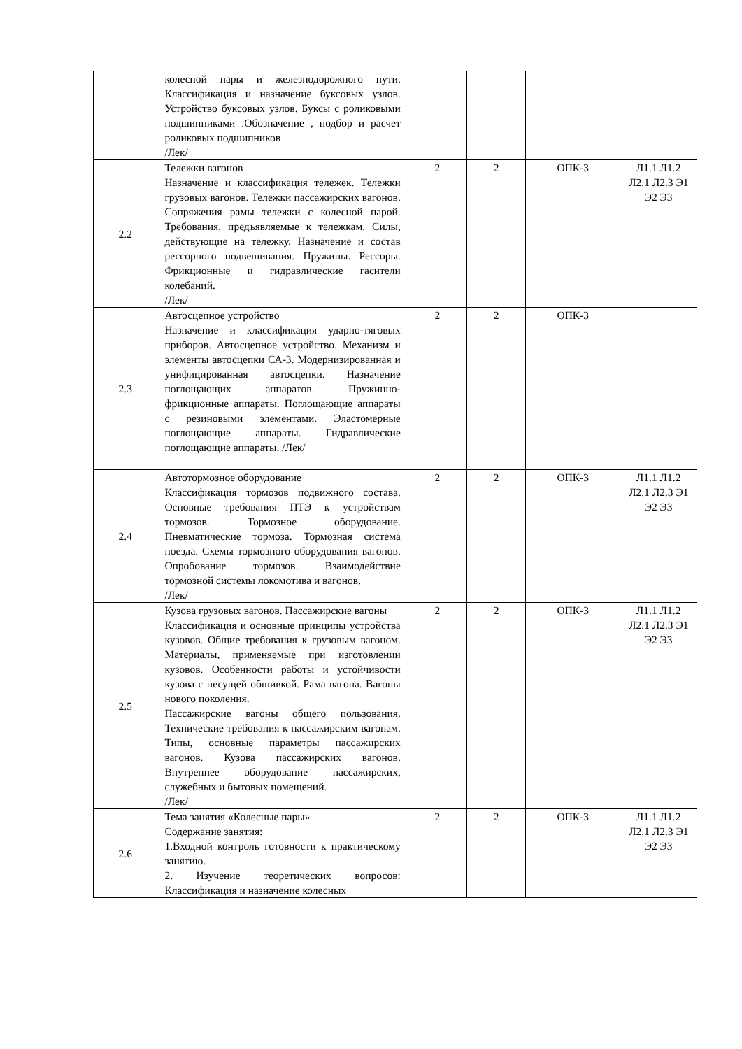| | колесной пары и железнодорожного пути. Классификация и назначение буксовых узлов. Устройство буксовых узлов. Буксы с роликовыми подшипниками .Обозначение , подбор и расчет роликовых подшипников /Лек/ | | | | |
| 2.2 | Тележки вагонов Назначение и классификация тележек. Тележки грузовых вагонов. Тележки пассажирских вагонов. Сопряжения рамы тележки с колесной парой. Требования, предъявляемые к тележкам. Силы, действующие на тележку. Назначение и состав рессорного подвешивания. Пружины. Рессоры. Фрикционные и гидравлические гасители колебаний. /Лек/ | 2 | 2 | ОПК-3 | Л1.1 Л1.2 Л2.1 Л2.3 Э1 Э2 Э3 |
| 2.3 | Автосцепное устройство Назначение и классификация ударно-тяговых приборов. Автосцепное устройство. Механизм и элементы автосцепки СА-3. Модернизированная и унифицированная автосцепки. Назначение поглощающих аппаратов. Пружинно-фрикционные аппараты. Поглощающие аппараты с резиновыми элементами. Эластомерные поглощающие аппараты. Гидравлические поглощающие аппараты. /Лек/ | 2 | 2 | ОПК-3 | |
| 2.4 | Автотормозное оборудование Классификация тормозов подвижного состава. Основные требования ПТЭ к устройствам тормозов. Тормозное оборудование. Пневматические тормоза. Тормозная система поезда. Схемы тормозного оборудования вагонов. Опробование тормозов. Взаимодействие тормозной системы локомотива и вагонов. /Лек/ | 2 | 2 | ОПК-3 | Л1.1 Л1.2 Л2.1 Л2.3 Э1 Э2 Э3 |
| 2.5 | Кузова грузовых вагонов. Пассажирские вагоны Классификация и основные принципы устройства кузовов. Общие требования к грузовым вагоном. Материалы, применяемые при изготовлении кузовов. Особенности работы и устойчивости кузова с несущей обшивкой. Рама вагона. Вагоны нового поколения. Пассажирские вагоны общего пользования. Технические требования к пассажирским вагонам. Типы, основные параметры пассажирских вагонов. Кузова пассажирских вагонов. Внутреннее оборудование пассажирских, служебных и бытовых помещений. /Лек/ | 2 | 2 | ОПК-3 | Л1.1 Л1.2 Л2.1 Л2.3 Э1 Э2 Э3 |
| 2.6 | Тема занятия «Колесные пары» Содержание занятия: 1.Входной контроль готовности к практическому занятию. 2. Изучение теоретических вопросов: Классификация и назначение колесных | 2 | 2 | ОПК-3 | Л1.1 Л1.2 Л2.1 Л2.3 Э1 Э2 Э3 |